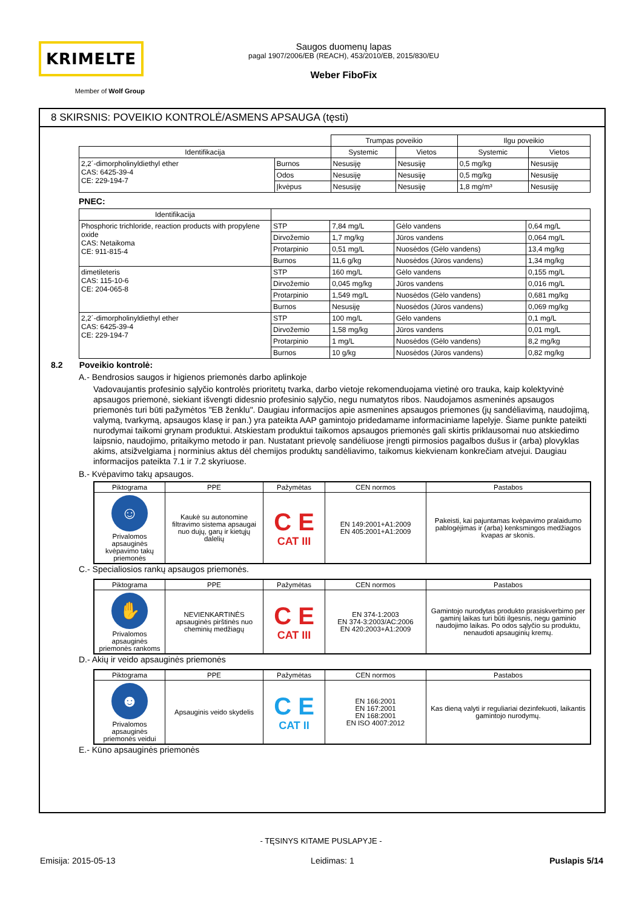KRIMELTE
Member of Wolf Group
Saugos duomenų lapas
pagal 1907/2006/EB (REACH), 453/2010/EB, 2015/830/EU
Weber FiboFix
8 SKIRSNIS: POVEIKIO KONTROLĖ/ASMENS APSAUGA (tęsti)
| | | Trumpas poveikio | | Ilgu poveikio | |
| Identifikacija | | Systemic | Vietos | Systemic | Vietos |
| 2,2´-dimorpholinyldiethyl ether CAS: 6425-39-4 CE: 229-194-7 | Burnos | Nesusiję | Nesusiję | 0,5 mg/kg | Nesusiję |
| | Odos | Nesusiję | Nesusiję | 0,5 mg/kg | Nesusiję |
| | Įkvėpus | Nesusiję | Nesusiję | 1,8 mg/m³ | Nesusiję |
PNEC:
| Identifikacija | | | | |
| Phosphoric trichloride, reaction products with propylene oxide CAS: Netaikoma CE: 911-815-4 | STP | 7,84 mg/L | Gėlo vandens | 0,64 mg/L |
| | Dirvožemio | 1,7 mg/kg | Jūros vandens | 0,064 mg/L |
| | Protarpinio | 0,51 mg/L | Nuosėdos (Gėlo vandens) | 13,4 mg/kg |
| | Burnos | 11,6 g/kg | Nuosėdos (Jūros vandens) | 1,34 mg/kg |
| dimetileteris CAS: 115-10-6 CE: 204-065-8 | STP | 160 mg/L | Gėlo vandens | 0,155 mg/L |
| | Dirvožemio | 0,045 mg/kg | Jūros vandens | 0,016 mg/L |
| | Protarpinio | 1,549 mg/L | Nuosėdos (Gėlo vandens) | 0,681 mg/kg |
| | Burnos | Nesusiję | Nuosėdos (Jūros vandens) | 0,069 mg/kg |
| 2,2´-dimorpholinyldiethyl ether CAS: 6425-39-4 CE: 229-194-7 | STP | 100 mg/L | Gėlo vandens | 0,1 mg/L |
| | Dirvožemio | 1,58 mg/kg | Jūros vandens | 0,01 mg/L |
| | Protarpinio | 1 mg/L | Nuosėdos (Gėlo vandens) | 8,2 mg/kg |
| | Burnos | 10 g/kg | Nuosėdos (Jūros vandens) | 0,82 mg/kg |
8.2 Poveikio kontrolė:
A.- Bendrosios saugos ir higienos priemonės darbo aplinkoje
Vadovaujantis profesinio sąlyčio kontrolės prioritetų tvarka, darbo vietoje rekomenduojama vietinė oro trauka, kaip kolektyvinė apsaugos priemonė, siekiant išvengti didesnio profesinio sąlyčio, negu numatytos ribos. Naudojamos asmeninės apsaugos priemonės turi būti pažymėtos "EB ženklu". Daugiau informacijos apie asmenines apsaugos priemones (jų sandėliavimą, naudojimą, valymą, tvarkymą, apsaugos klasę ir pan.) yra pateikta AAP gamintojo pridedamame informaciniame lapelyje. Šiame punkte pateikti nurodymai taikomi grynam produktui. Atskiestam produktui taikomos apsaugos priemonės gali skirtis priklausomai nuo atskiedimo laipsnio, naudojimo, pritaikymo metodo ir pan. Nustatant prievolę sandėliuose įrengti pirmosios pagalbos dušus ir (arba) plovyklas akims, atsižvelgiama į norminius aktus dėl chemijos produktų sandėliavimo, taikomus kiekvienam konkrečiam atvejui. Daugiau informacijos pateikta 7.1 ir 7.2 skyriuose.
B.- Kvėpavimo takų apsaugos.
| Piktograma | PPE | Pažymėtas | CEN normos | Pastabos |
| --- | --- | --- | --- | --- |
| ☺ Privalomos apsauginės kvėpavimo takų priemonės | Kaukė su autonomine filtravimo sistema apsaugai nuo dujų, garų ir kietųjų dalelių | C E CAT III | EN 149:2001+A1:2009 EN 405:2001+A1:2009 | Pakeisti, kai pajuntamas kvėpavimo pralaidumo pablogėjimas ir (arba) kenksmingos medžiagos kvapas ar skonis. |
C.- Specialiosios rankų apsaugos priemonės.
| Piktograma | PPE | Pažymėtas | CEN normos | Pastabos |
| --- | --- | --- | --- | --- |
| ✋ Privalomos apsauginės priemonės rankoms | NEVIENKARTINĖS apsauginės pirštinės nuo cheminių medžiagų | C E CAT III | EN 374-1:2003 EN 374-3:2003/AC:2006 EN 420:2003+A1:2009 | Gamintojo nurodytas produkto prasiskverbimo per gaminį laikas turi būti ilgesnis, negu gaminio naudojimo laikas. Po odos sąlyčio su produktu, nenaudoti apsauginių kremų. |
D.- Akių ir veido apsauginės priemonės
| Piktograma | PPE | Pažymėtas | CEN normos | Pastabos |
| --- | --- | --- | --- | --- |
| ☻ Privalomos apsauginės priemonės veidui | Apsauginis veido skydelis | C E CAT II | EN 166:2001 EN 167:2001 EN 168:2001 EN ISO 4007:2012 | Kas dieną valyti ir reguliariai dezinfekuoti, laikantis gamintojo nurodymų. |
E.- Kūno apsauginės priemonės
- TĘSINYS KITAME PUSLAPYJE -
Emisija: 2015-05-13 Leidimas: 1 Puslapis 5/14